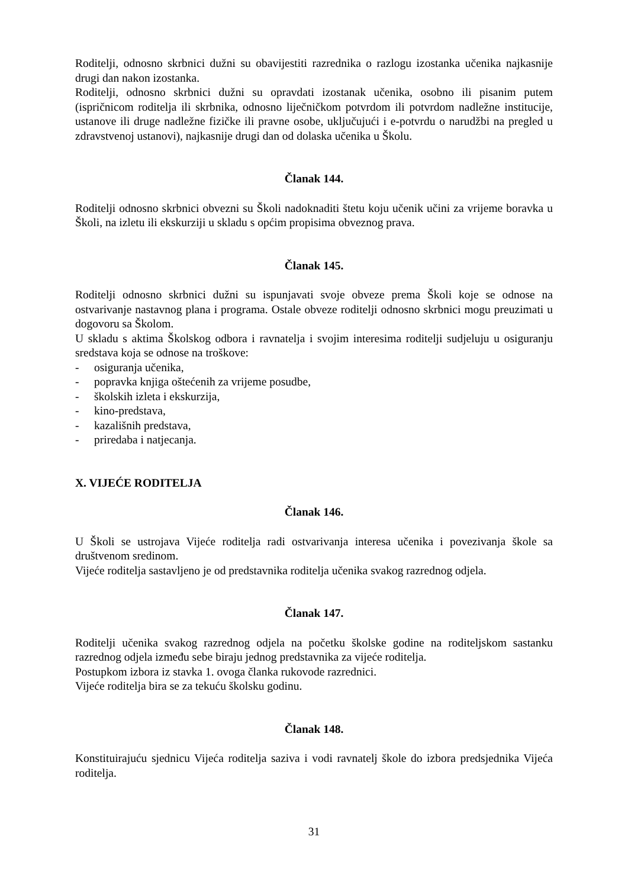Roditelji, odnosno skrbnici dužni su obavijestiti razrednika o razlogu izostanka učenika najkasnije drugi dan nakon izostanka.
Roditelji, odnosno skrbnici dužni su opravdati izostanak učenika, osobno ili pisanim putem (ispričnicom roditelja ili skrbnika, odnosno liječničkom potvrdom ili potvrdom nadležne institucije, ustanove ili druge nadležne fizičke ili pravne osobe, uključujući i e-potvrdu o narudžbi na pregled u zdravstvenoj ustanovi), najkasnije drugi dan od dolaska učenika u Školu.
Članak 144.
Roditelji odnosno skrbnici obvezni su Školi nadoknaditi štetu koju učenik učini za vrijeme boravka u Školi, na izletu ili ekskurziji u skladu s općim propisima obveznog prava.
Članak 145.
Roditelji odnosno skrbnici dužni su ispunjavati svoje obveze prema Školi koje se odnose na ostvarivanje nastavnog plana i programa. Ostale obveze roditelji odnosno skrbnici mogu preuzimati u dogovoru sa Školom.
U skladu s aktima Školskog odbora i ravnatelja i svojim interesima roditelji sudjeluju u osiguranju sredstava koja se odnose na troškove:
- osiguranja učenika,
- popravka knjiga oštećenih za vrijeme posudbe,
- školskih izleta i ekskurzija,
- kino-predstava,
- kazališnih predstava,
- priredaba i natjecanja.
X. VIJEĆE RODITELJA
Članak 146.
U Školi se ustrojava Vijeće roditelja radi ostvarivanja interesa učenika i povezivanja škole sa društvenom sredinom.
Vijeće roditelja sastavljeno je od predstavnika roditelja učenika svakog razrednog odjela.
Članak 147.
Roditelji učenika svakog razrednog odjela na početku školske godine na roditeljskom sastanku razrednog odjela između sebe biraju jednog predstavnika za vijeće roditelja.
Postupkom izbora iz stavka 1. ovoga članka rukovode razrednici.
Vijeće roditelja bira se za tekuću školsku godinu.
Članak 148.
Konstituirajuću sjednicu Vijeća roditelja saziva i vodi ravnatelj škole do izbora predsjednika Vijeća roditelja.
31